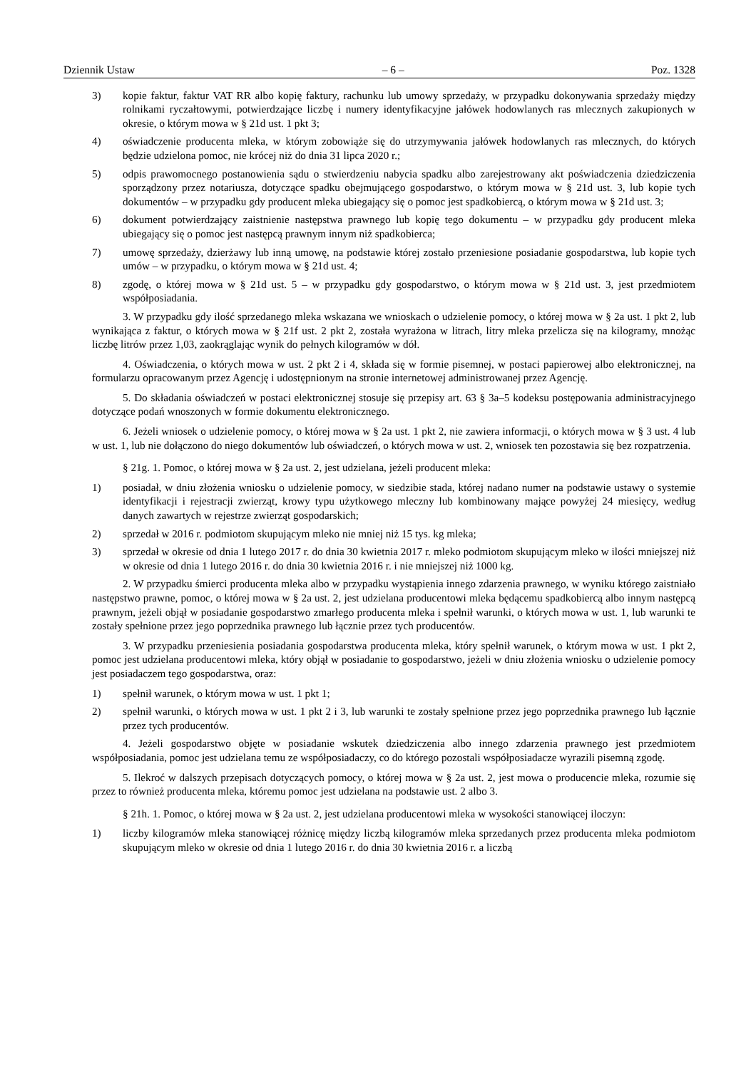Dziennik Ustaw – 6 – Poz. 1328
3) kopie faktur, faktur VAT RR albo kopię faktury, rachunku lub umowy sprzedaży, w przypadku dokonywania sprzedaży między rolnikami ryczałtowymi, potwierdzające liczbę i numery identyfikacyjne jałówek hodowlanych ras mlecznych zakupionych w okresie, o którym mowa w § 21d ust. 1 pkt 3;
4) oświadczenie producenta mleka, w którym zobowiąże się do utrzymywania jałówek hodowlanych ras mlecznych, do których będzie udzielona pomoc, nie krócej niż do dnia 31 lipca 2020 r.;
5) odpis prawomocnego postanowienia sądu o stwierdzeniu nabycia spadku albo zarejestrowany akt poświadczenia dziedziczenia sporządzony przez notariusza, dotyczące spadku obejmującego gospodarstwo, o którym mowa w § 21d ust. 3, lub kopie tych dokumentów – w przypadku gdy producent mleka ubiegający się o pomoc jest spadkobiercą, o którym mowa w § 21d ust. 3;
6) dokument potwierdzający zaistnienie następstwa prawnego lub kopię tego dokumentu – w przypadku gdy producent mleka ubiegający się o pomoc jest następcą prawnym innym niż spadkobierca;
7) umowę sprzedaży, dzierżawy lub inną umowę, na podstawie której zostało przeniesione posiadanie gospodarstwa, lub kopie tych umów – w przypadku, o którym mowa w § 21d ust. 4;
8) zgodę, o której mowa w § 21d ust. 5 – w przypadku gdy gospodarstwo, o którym mowa w § 21d ust. 3, jest przedmiotem współposiadania.
3. W przypadku gdy ilość sprzedanego mleka wskazana we wnioskach o udzielenie pomocy, o której mowa w § 2a ust. 1 pkt 2, lub wynikająca z faktur, o których mowa w § 21f ust. 2 pkt 2, została wyrażona w litrach, litry mleka przelicza się na kilogramy, mnożąc liczbę litrów przez 1,03, zaokrąglając wynik do pełnych kilogramów w dół.
4. Oświadczenia, o których mowa w ust. 2 pkt 2 i 4, składa się w formie pisemnej, w postaci papierowej albo elektronicznej, na formularzu opracowanym przez Agencję i udostępnionym na stronie internetowej administrowanej przez Agencję.
5. Do składania oświadczeń w postaci elektronicznej stosuje się przepisy art. 63 § 3a–5 kodeksu postępowania administracyjnego dotyczące podań wnoszonych w formie dokumentu elektronicznego.
6. Jeżeli wniosek o udzielenie pomocy, o której mowa w § 2a ust. 1 pkt 2, nie zawiera informacji, o których mowa w § 3 ust. 4 lub w ust. 1, lub nie dołączono do niego dokumentów lub oświadczeń, o których mowa w ust. 2, wniosek ten pozostawia się bez rozpatrzenia.
§ 21g. 1. Pomoc, o której mowa w § 2a ust. 2, jest udzielana, jeżeli producent mleka:
1) posiadał, w dniu złożenia wniosku o udzielenie pomocy, w siedzibie stada, której nadano numer na podstawie ustawy o systemie identyfikacji i rejestracji zwierząt, krowy typu użytkowego mleczny lub kombinowany mające powyżej 24 miesięcy, według danych zawartych w rejestrze zwierząt gospodarskich;
2) sprzedał w 2016 r. podmiotom skupującym mleko nie mniej niż 15 tys. kg mleka;
3) sprzedał w okresie od dnia 1 lutego 2017 r. do dnia 30 kwietnia 2017 r. mleko podmiotom skupującym mleko w ilości mniejszej niż w okresie od dnia 1 lutego 2016 r. do dnia 30 kwietnia 2016 r. i nie mniejszej niż 1000 kg.
2. W przypadku śmierci producenta mleka albo w przypadku wystąpienia innego zdarzenia prawnego, w wyniku którego zaistniało następstwo prawne, pomoc, o której mowa w § 2a ust. 2, jest udzielana producentowi mleka będącemu spadkobiercą albo innym następcą prawnym, jeżeli objął w posiadanie gospodarstwo zmarłego producenta mleka i spełnił warunki, o których mowa w ust. 1, lub warunki te zostały spełnione przez jego poprzednika prawnego lub łącznie przez tych producentów.
3. W przypadku przeniesienia posiadania gospodarstwa producenta mleka, który spełnił warunek, o którym mowa w ust. 1 pkt 2, pomoc jest udzielana producentowi mleka, który objął w posiadanie to gospodarstwo, jeżeli w dniu złożenia wniosku o udzielenie pomocy jest posiadaczem tego gospodarstwa, oraz:
1) spełnił warunek, o którym mowa w ust. 1 pkt 1;
2) spełnił warunki, o których mowa w ust. 1 pkt 2 i 3, lub warunki te zostały spełnione przez jego poprzednika prawnego lub łącznie przez tych producentów.
4. Jeżeli gospodarstwo objęte w posiadanie wskutek dziedziczenia albo innego zdarzenia prawnego jest przedmiotem współposiadania, pomoc jest udzielana temu ze współposiadaczy, co do którego pozostali współposiadacze wyrazili pisemną zgodę.
5. Ilekroć w dalszych przepisach dotyczących pomocy, o której mowa w § 2a ust. 2, jest mowa o producencie mleka, rozumie się przez to również producenta mleka, któremu pomoc jest udzielana na podstawie ust. 2 albo 3.
§ 21h. 1. Pomoc, o której mowa w § 2a ust. 2, jest udzielana producentowi mleka w wysokości stanowiącej iloczyn:
1) liczby kilogramów mleka stanowiącej różnicę między liczbą kilogramów mleka sprzedanych przez producenta mleka podmiotom skupującym mleko w okresie od dnia 1 lutego 2016 r. do dnia 30 kwietnia 2016 r. a liczbą